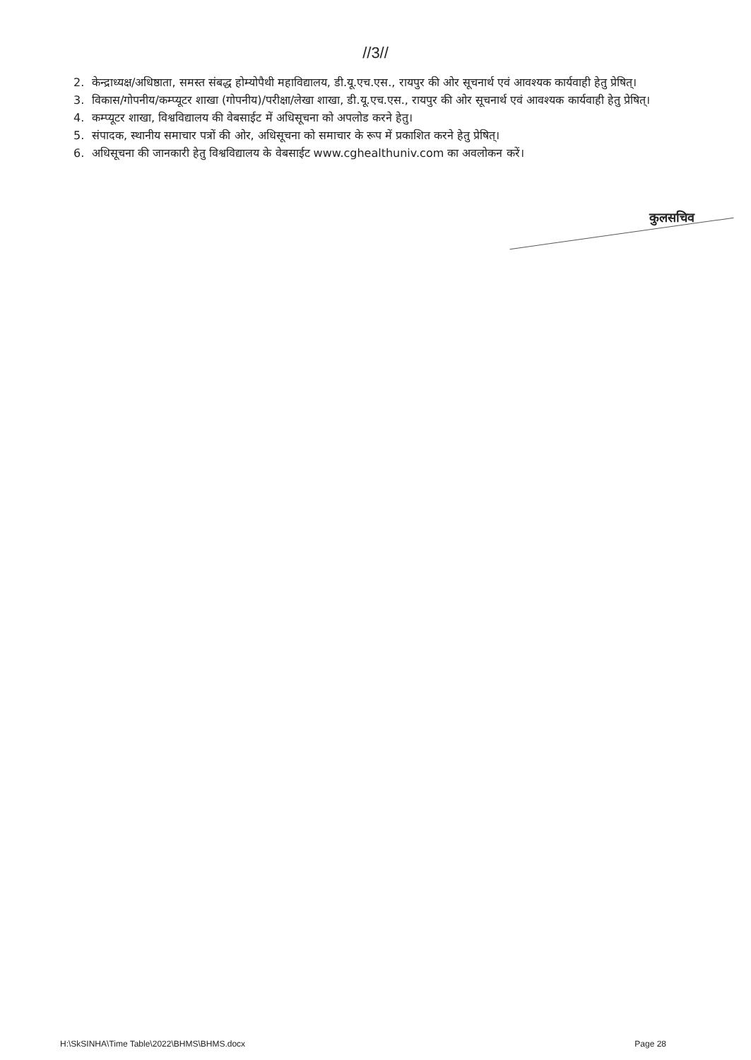//3//
2. केन्द्राध्यक्ष/अधिष्ठाता, समस्त संबद्ध होम्योपैथी महाविद्यालय, डी.यू.एच.एस., रायपुर की ओर सूचनार्थ एवं आवश्यक कार्यवाही हेतु प्रेषित्।
3. विकास/गोपनीय/कम्प्यूटर शाखा (गोपनीय)/परीक्षा/लेखा शाखा, डी.यू.एच.एस., रायपुर की ओर सूचनार्थ एवं आवश्यक कार्यवाही हेतु प्रेषित्।
4. कम्प्यूटर शाखा, विश्वविद्यालय की वेबसाईट में अधिसूचना को अपलोड करने हेतु।
5. संपादक, स्थानीय समाचार पत्रों की ओर, अधिसूचना को समाचार के रूप में प्रकाशित करने हेतु प्रेषित्।
6. अधिसूचना की जानकारी हेतु विश्वविद्यालय के वेबसाईट www.cghealthuniv.com का अवलोकन करें।
कुलसचिव
H:\SkSINHA\Time Table\2022\BHMS\BHMS.docx Page 28